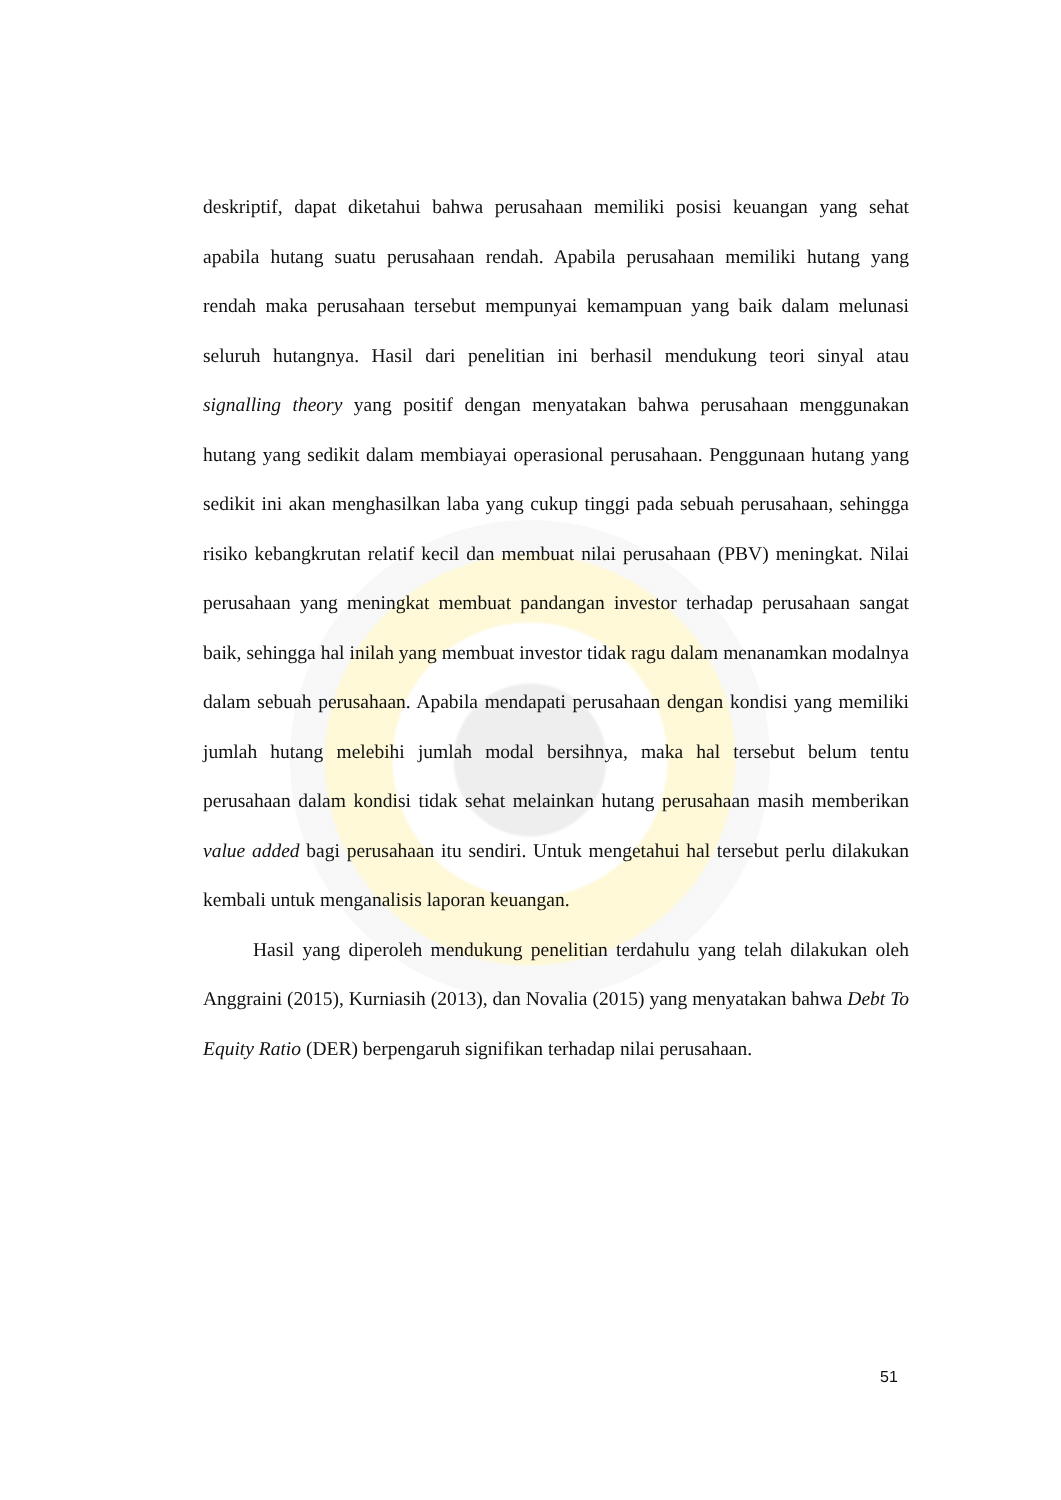deskriptif, dapat diketahui bahwa perusahaan memiliki posisi keuangan yang sehat apabila hutang suatu perusahaan rendah. Apabila perusahaan memiliki hutang yang rendah maka perusahaan tersebut mempunyai kemampuan yang baik dalam melunasi seluruh hutangnya. Hasil dari penelitian ini berhasil mendukung teori sinyal atau signalling theory yang positif dengan menyatakan bahwa perusahaan menggunakan hutang yang sedikit dalam membiayai operasional perusahaan. Penggunaan hutang yang sedikit ini akan menghasilkan laba yang cukup tinggi pada sebuah perusahaan, sehingga risiko kebangkrutan relatif kecil dan membuat nilai perusahaan (PBV) meningkat. Nilai perusahaan yang meningkat membuat pandangan investor terhadap perusahaan sangat baik, sehingga hal inilah yang membuat investor tidak ragu dalam menanamkan modalnya dalam sebuah perusahaan. Apabila mendapati perusahaan dengan kondisi yang memiliki jumlah hutang melebihi jumlah modal bersihnya, maka hal tersebut belum tentu perusahaan dalam kondisi tidak sehat melainkan hutang perusahaan masih memberikan value added bagi perusahaan itu sendiri. Untuk mengetahui hal tersebut perlu dilakukan kembali untuk menganalisis laporan keuangan.
Hasil yang diperoleh mendukung penelitian terdahulu yang telah dilakukan oleh Anggraini (2015), Kurniasih (2013), dan Novalia (2015) yang menyatakan bahwa Debt To Equity Ratio (DER) berpengaruh signifikan terhadap nilai perusahaan.
51